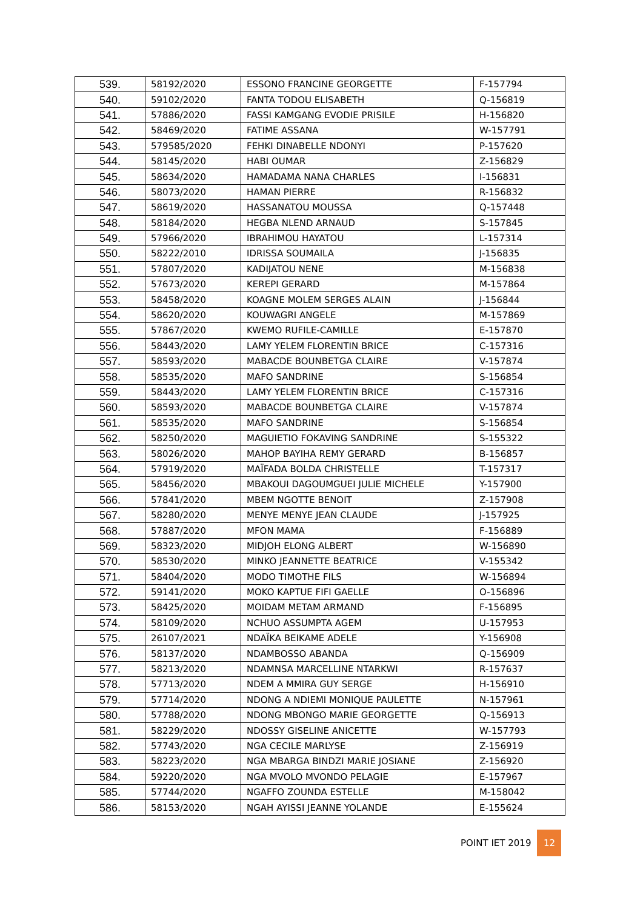| 539. | 58192/2020 | ESSONO FRANCINE GEORGETTE | F-157794 |
| 540. | 59102/2020 | FANTA TODOU ELISABETH | Q-156819 |
| 541. | 57886/2020 | FASSI KAMGANG EVODIE PRISILE | H-156820 |
| 542. | 58469/2020 | FATIME ASSANA | W-157791 |
| 543. | 579585/2020 | FEHKI DINABELLE NDONYI | P-157620 |
| 544. | 58145/2020 | HABI OUMAR | Z-156829 |
| 545. | 58634/2020 | HAMADAMA NANA CHARLES | I-156831 |
| 546. | 58073/2020 | HAMAN PIERRE | R-156832 |
| 547. | 58619/2020 | HASSANATOU MOUSSA | Q-157448 |
| 548. | 58184/2020 | HEGBA NLEND ARNAUD | S-157845 |
| 549. | 57966/2020 | IBRAHIMOU HAYATOU | L-157314 |
| 550. | 58222/2010 | IDRISSA SOUMAILA | J-156835 |
| 551. | 57807/2020 | KADIJATOU NENE | M-156838 |
| 552. | 57673/2020 | KEREPI GERARD | M-157864 |
| 553. | 58458/2020 | KOAGNE MOLEM SERGES ALAIN | J-156844 |
| 554. | 58620/2020 | KOUWAGRI ANGELE | M-157869 |
| 555. | 57867/2020 | KWEMO RUFILE-CAMILLE | E-157870 |
| 556. | 58443/2020 | LAMY YELEM FLORENTIN BRICE | C-157316 |
| 557. | 58593/2020 | MABACDE BOUNBETGA CLAIRE | V-157874 |
| 558. | 58535/2020 | MAFO SANDRINE | S-156854 |
| 559. | 58443/2020 | LAMY YELEM FLORENTIN BRICE | C-157316 |
| 560. | 58593/2020 | MABACDE BOUNBETGA CLAIRE | V-157874 |
| 561. | 58535/2020 | MAFO SANDRINE | S-156854 |
| 562. | 58250/2020 | MAGUIETIO FOKAVING SANDRINE | S-155322 |
| 563. | 58026/2020 | MAHOP BAYIHA REMY GERARD | B-156857 |
| 564. | 57919/2020 | MAÏFADA BOLDA CHRISTELLE | T-157317 |
| 565. | 58456/2020 | MBAKOUI DAGOUMGUEI JULIE MICHELE | Y-157900 |
| 566. | 57841/2020 | MBEM NGOTTE BENOIT | Z-157908 |
| 567. | 58280/2020 | MENYE MENYE JEAN CLAUDE | J-157925 |
| 568. | 57887/2020 | MFON MAMA | F-156889 |
| 569. | 58323/2020 | MIDJOH ELONG ALBERT | W-156890 |
| 570. | 58530/2020 | MINKO JEANNETTE BEATRICE | V-155342 |
| 571. | 58404/2020 | MODO TIMOTHE FILS | W-156894 |
| 572. | 59141/2020 | MOKO KAPTUE FIFI GAELLE | O-156896 |
| 573. | 58425/2020 | MOIDAM METAM ARMAND | F-156895 |
| 574. | 58109/2020 | NCHUO ASSUMPTA AGEM | U-157953 |
| 575. | 26107/2021 | NDAÏKA BEIKAME ADELE | Y-156908 |
| 576. | 58137/2020 | NDAMBOSSO ABANDA | Q-156909 |
| 577. | 58213/2020 | NDAMNSA MARCELLINE NTARKWI | R-157637 |
| 578. | 57713/2020 | NDEM A MMIRA GUY SERGE | H-156910 |
| 579. | 57714/2020 | NDONG A NDIEMI MONIQUE PAULETTE | N-157961 |
| 580. | 57788/2020 | NDONG MBONGO MARIE GEORGETTE | Q-156913 |
| 581. | 58229/2020 | NDOSSY GISELINE ANICETTE | W-157793 |
| 582. | 57743/2020 | NGA CECILE MARLYSE | Z-156919 |
| 583. | 58223/2020 | NGA MBARGA BINDZI MARIE JOSIANE | Z-156920 |
| 584. | 59220/2020 | NGA MVOLO MVONDO PELAGIE | E-157967 |
| 585. | 57744/2020 | NGAFFO ZOUNDA ESTELLE | M-158042 |
| 586. | 58153/2020 | NGAH AYISSI JEANNE YOLANDE | E-155624 |
POINT IET 2019 12